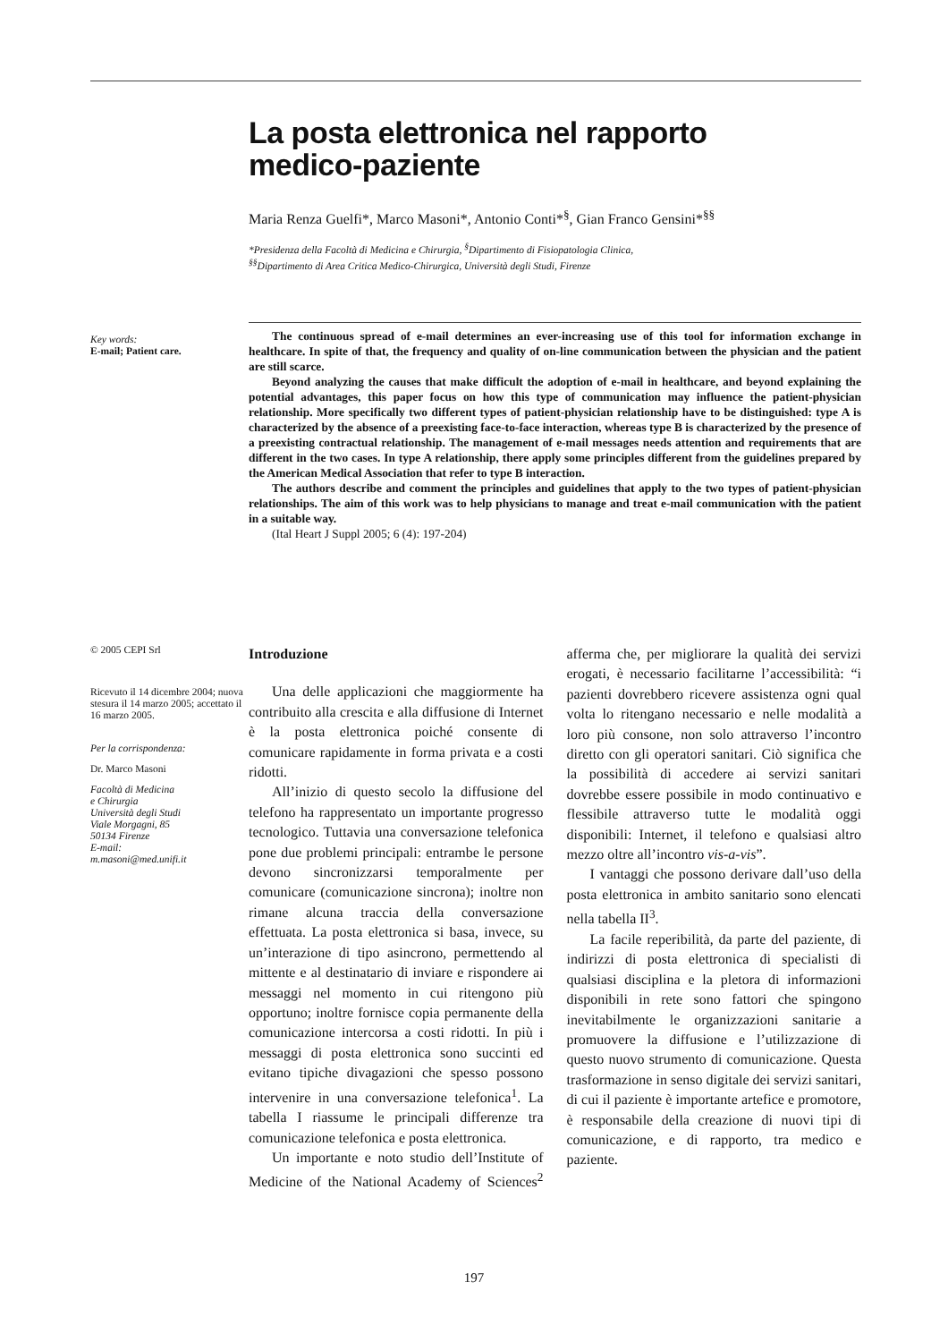La posta elettronica nel rapporto
medico-paziente
Maria Renza Guelfi*, Marco Masoni*, Antonio Conti*<sup>§</sup>, Gian Franco Gensini*<sup>§§</sup>
*Presidenza della Facoltà di Medicina e Chirurgia, <sup>§</sup>Dipartimento di Fisiopatologia Clinica,
<sup>§§</sup> Dipartimento di Area Critica Medico-Chirurgica, Università degli Studi, Firenze
Key words:
E-mail; Patient care.
The continuous spread of e-mail determines an ever-increasing use of this tool for information exchange in healthcare. In spite of that, the frequency and quality of on-line communication between the physician and the patient are still scarce.
Beyond analyzing the causes that make difficult the adoption of e-mail in healthcare, and beyond explaining the potential advantages, this paper focus on how this type of communication may influence the patient-physician relationship. More specifically two different types of patient-physician relationship have to be distinguished: type A is characterized by the absence of a preexisting face-to-face interaction, whereas type B is characterized by the presence of a preexisting contractual relationship. The management of e-mail messages needs attention and requirements that are different in the two cases. In type A relationship, there apply some principles different from the guidelines prepared by the American Medical Association that refer to type B interaction.
The authors describe and comment the principles and guidelines that apply to the two types of patient-physician relationships. The aim of this work was to help physicians to manage and treat e-mail communication with the patient in a suitable way.
(Ital Heart J Suppl 2005; 6 (4): 197-204)
© 2005 CEPI Srl
Ricevuto il 14 dicembre 2004; nuova stesura il 14 marzo 2005; accettato il 16 marzo 2005.
Per la corrispondenza:
Dr. Marco Masoni
Facoltà di Medicina
e Chirurgia
Università degli Studi
Viale Morgagni, 85
50134 Firenze
E-mail:
m.masoni@med.unifi.it
Introduzione
Una delle applicazioni che maggiormente ha contribuito alla crescita e alla diffusione di Internet è la posta elettronica poiché consente di comunicare rapidamente in forma privata e a costi ridotti.
All’inizio di questo secolo la diffusione del telefono ha rappresentato un importante progresso tecnologico. Tuttavia una conversazione telefonica pone due problemi principali: entrambe le persone devono sincronizzarsi temporalmente per comunicare (comunicazione sincrona); inoltre non rimane alcuna traccia della conversazione effettuata. La posta elettronica si basa, invece, su un’interazione di tipo asincrono, permettendo al mittente e al destinatario di inviare e rispondere ai messaggi nel momento in cui ritengono più opportuno; inoltre fornisce copia permanente della comunicazione intercorsa a costi ridotti. In più i messaggi di posta elettronica sono succinti ed evitano tipiche divagazioni che spesso possono intervenire in una conversazione telefonica<sup>1</sup>. La tabella I riassume le principali differenze tra comunicazione telefonica e posta elettronica.
Un importante e noto studio dell’Institute of Medicine of the National Academy of Sciences<sup>2</sup> afferma che, per migliorare la qualità dei servizi erogati, è necessario facilitarne l’accessibilità: “i pazienti dovrebbero ricevere assistenza ogni qual volta lo ritengano necessario e nelle modalità a loro più consone, non solo attraverso l’incontro diretto con gli operatori sanitari. Ciò significa che la possibilità di accedere ai servizi sanitari dovrebbe essere possibile in modo continuativo e flessibile attraverso tutte le modalità oggi disponibili: Internet, il telefono e qualsiasi altro mezzo oltre all’incontro vis-a-vis”.
I vantaggi che possono derivare dall’uso della posta elettronica in ambito sanitario sono elencati nella tabella II<sup>3</sup>.
La facile reperibilità, da parte del paziente, di indirizzi di posta elettronica di specialisti di qualsiasi disciplina e la pletora di informazioni disponibili in rete sono fattori che spingono inevitabilmente le organizzazioni sanitarie a promuovere la diffusione e l’utilizzazione di questo nuovo strumento di comunicazione. Questa trasformazione in senso digitale dei servizi sanitari, di cui il paziente è importante artefice e promotore, è responsabile della creazione di nuovi tipi di comunicazione, e di rapporto, tra medico e paziente.
197